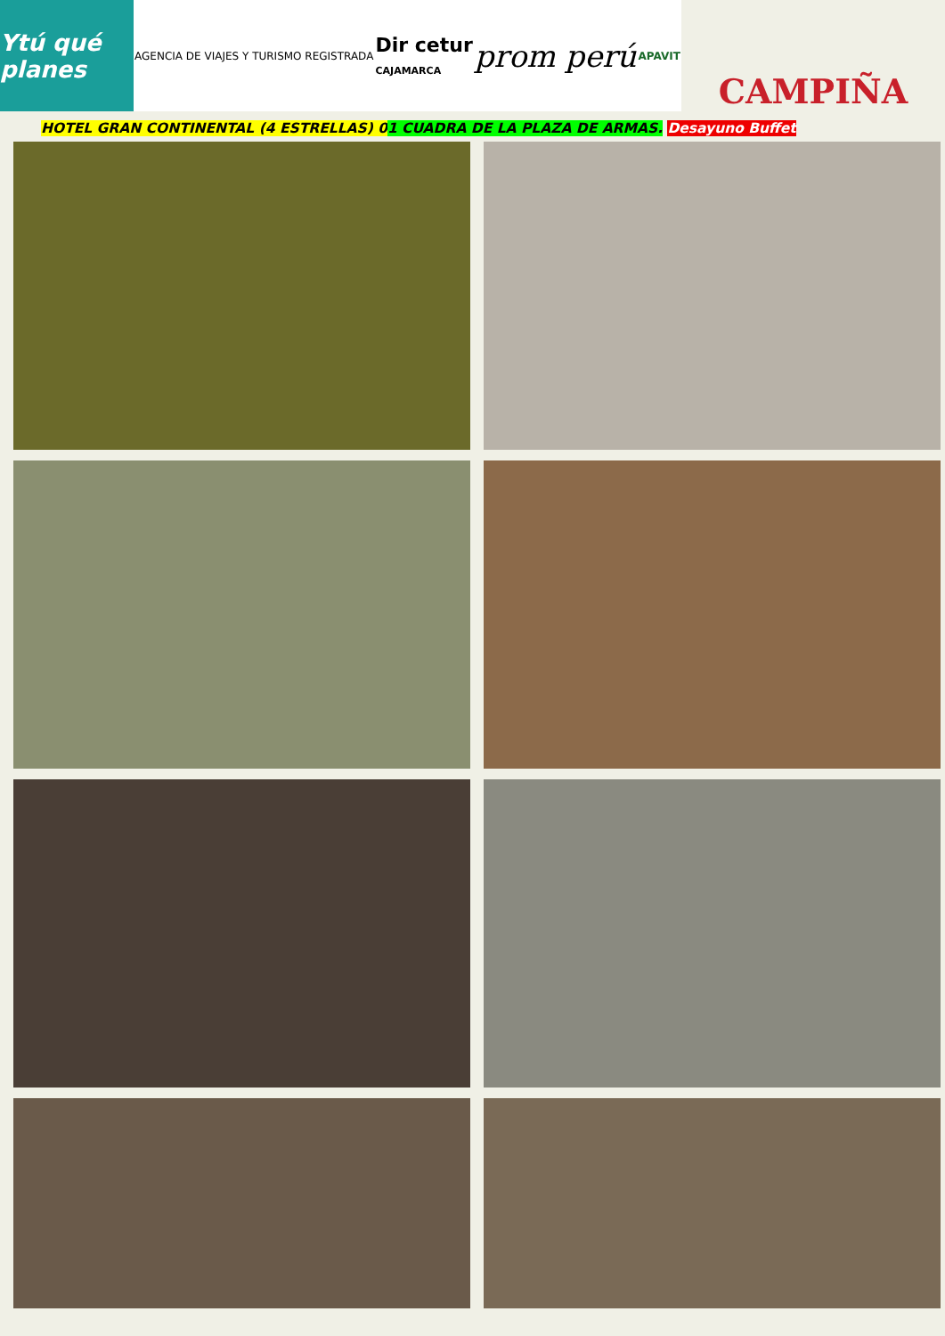Ytú qué planes
AGENCIA DE VIAJES Y TURISMO REGISTRADA
Dir cetur
CAJAMARCA
prom perú
APAVIT
CAMPIÑA
HOTEL GRAN CONTINENTAL (4 ESTRELLAS) 01 CUADRA DE LA PLAZA DE ARMAS. Desayuno Buffet